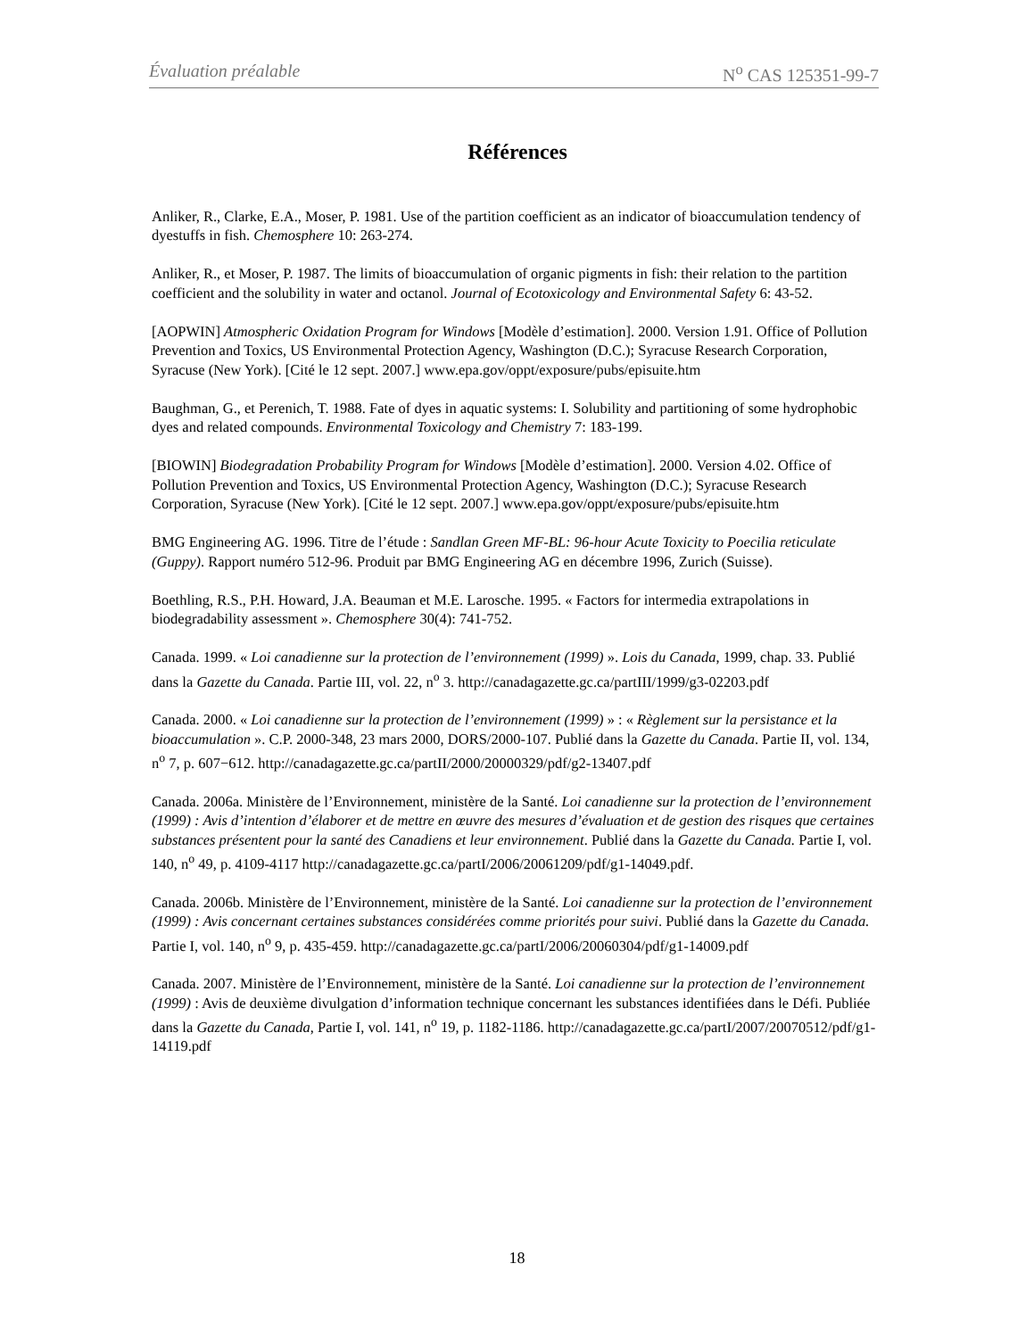Évaluation préalable N<sup>o</sup> CAS 125351-99-7
Références
Anliker, R., Clarke, E.A., Moser, P. 1981. Use of the partition coefficient as an indicator of bioaccumulation tendency of dyestuffs in fish. Chemosphere 10: 263-274.
Anliker, R., et Moser, P. 1987. The limits of bioaccumulation of organic pigments in fish: their relation to the partition coefficient and the solubility in water and octanol. Journal of Ecotoxicology and Environmental Safety 6: 43-52.
[AOPWIN] Atmospheric Oxidation Program for Windows [Modèle d’estimation]. 2000. Version 1.91. Office of Pollution Prevention and Toxics, US Environmental Protection Agency, Washington (D.C.); Syracuse Research Corporation, Syracuse (New York). [Cité le 12 sept. 2007.] www.epa.gov/oppt/exposure/pubs/episuite.htm
Baughman, G., et Perenich, T. 1988. Fate of dyes in aquatic systems: I. Solubility and partitioning of some hydrophobic dyes and related compounds. Environmental Toxicology and Chemistry 7: 183-199.
[BIOWIN] Biodegradation Probability Program for Windows [Modèle d’estimation]. 2000. Version 4.02. Office of Pollution Prevention and Toxics, US Environmental Protection Agency, Washington (D.C.); Syracuse Research Corporation, Syracuse (New York). [Cité le 12 sept. 2007.] www.epa.gov/oppt/exposure/pubs/episuite.htm
BMG Engineering AG. 1996. Titre de l’étude : Sandlan Green MF-BL: 96-hour Acute Toxicity to Poecilia reticulate (Guppy). Rapport numéro 512-96. Produit par BMG Engineering AG en décembre 1996, Zurich (Suisse).
Boethling, R.S., P.H. Howard, J.A. Beauman et M.E. Larosche. 1995. « Factors for intermedia extrapolations in biodegradability assessment ». Chemosphere 30(4): 741-752.
Canada. 1999. « Loi canadienne sur la protection de l’environnement (1999) ». Lois du Canada, 1999, chap. 33. Publié dans la Gazette du Canada. Partie III, vol. 22, n<sup>o</sup> 3. http://canadagazette.gc.ca/partIII/1999/g3-02203.pdf
Canada. 2000. « Loi canadienne sur la protection de l’environnement (1999) » : « Règlement sur la persistance et la bioaccumulation ». C.P. 2000-348, 23 mars 2000, DORS/2000-107. Publié dans la Gazette du Canada. Partie II, vol. 134, n<sup>o</sup> 7, p. 607−612. http://canadagazette.gc.ca/partII/2000/20000329/pdf/g2-13407.pdf
Canada. 2006a. Ministère de l’Environnement, ministère de la Santé. Loi canadienne sur la protection de l’environnement (1999) : Avis d’intention d’élaborer et de mettre en œuvre des mesures d’évaluation et de gestion des risques que certaines substances présentent pour la santé des Canadiens et leur environnement. Publié dans la Gazette du Canada. Partie I, vol. 140, n<sup>o</sup> 49, p. 4109-4117 http://canadagazette.gc.ca/partI/2006/20061209/pdf/g1-14049.pdf.
Canada. 2006b. Ministère de l’Environnement, ministère de la Santé. Loi canadienne sur la protection de l’environnement (1999) : Avis concernant certaines substances considérées comme priorités pour suivi. Publié dans la Gazette du Canada. Partie I, vol. 140, n<sup>o</sup> 9, p. 435-459. http://canadagazette.gc.ca/partI/2006/20060304/pdf/g1-14009.pdf
Canada. 2007. Ministère de l’Environnement, ministère de la Santé. Loi canadienne sur la protection de l’environnement (1999) : Avis de deuxième divulgation d’information technique concernant les substances identifiées dans le Défi. Publiée dans la Gazette du Canada, Partie I, vol. 141, n<sup>o</sup> 19, p. 1182-1186. http://canadagazette.gc.ca/partI/2007/20070512/pdf/g1-14119.pdf
18